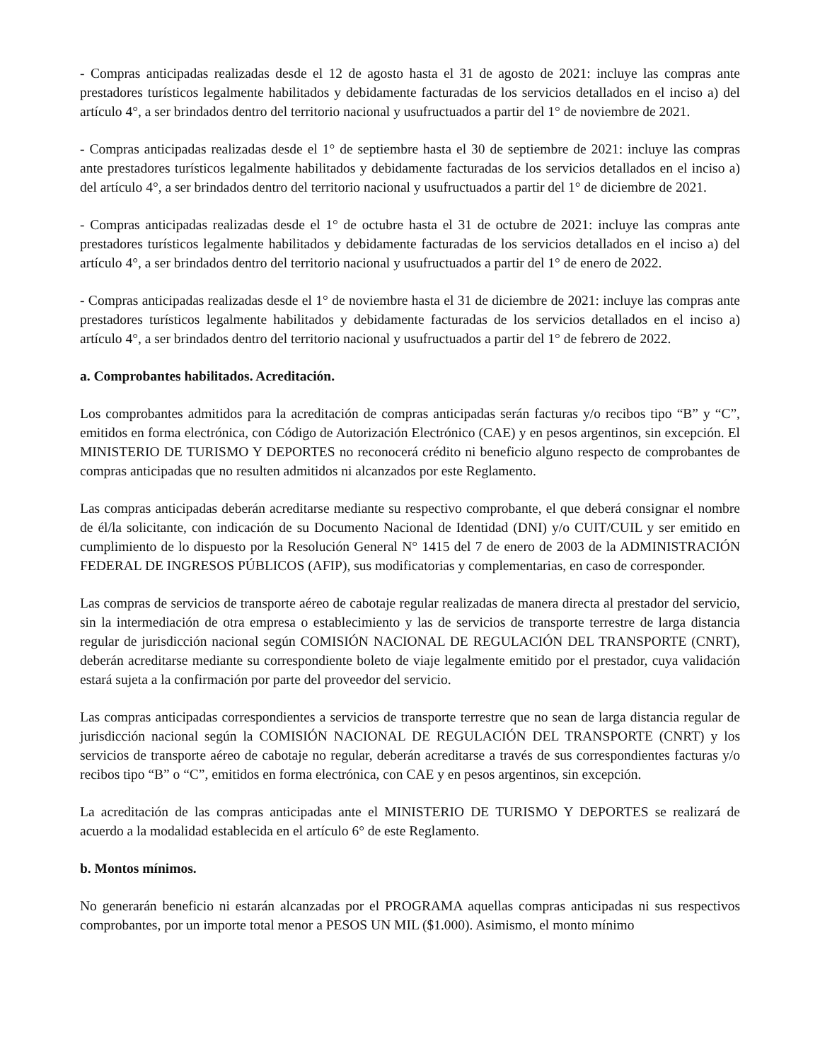- Compras anticipadas realizadas desde el 12 de agosto hasta el 31 de agosto de 2021: incluye las compras ante prestadores turísticos legalmente habilitados y debidamente facturadas de los servicios detallados en el inciso a) del artículo 4°, a ser brindados dentro del territorio nacional y usufructuados a partir del 1° de noviembre de 2021.
- Compras anticipadas realizadas desde el 1° de septiembre hasta el 30 de septiembre de 2021: incluye las compras ante prestadores turísticos legalmente habilitados y debidamente facturadas de los servicios detallados en el inciso a) del artículo 4°, a ser brindados dentro del territorio nacional y usufructuados a partir del 1° de diciembre de 2021.
- Compras anticipadas realizadas desde el 1° de octubre hasta el 31 de octubre de 2021: incluye las compras ante prestadores turísticos legalmente habilitados y debidamente facturadas de los servicios detallados en el inciso a) del artículo 4°, a ser brindados dentro del territorio nacional y usufructuados a partir del 1° de enero de 2022.
- Compras anticipadas realizadas desde el 1° de noviembre hasta el 31 de diciembre de 2021: incluye las compras ante prestadores turísticos legalmente habilitados y debidamente facturadas de los servicios detallados en el inciso a) artículo 4°, a ser brindados dentro del territorio nacional y usufructuados a partir del 1° de febrero de 2022.
a. Comprobantes habilitados. Acreditación.
Los comprobantes admitidos para la acreditación de compras anticipadas serán facturas y/o recibos tipo “B” y “C”, emitidos en forma electrónica, con Código de Autorización Electrónico (CAE) y en pesos argentinos, sin excepción. El MINISTERIO DE TURISMO Y DEPORTES no reconocerá crédito ni beneficio alguno respecto de comprobantes de compras anticipadas que no resulten admitidos ni alcanzados por este Reglamento.
Las compras anticipadas deberán acreditarse mediante su respectivo comprobante, el que deberá consignar el nombre de él/la solicitante, con indicación de su Documento Nacional de Identidad (DNI) y/o CUIT/CUIL y ser emitido en cumplimiento de lo dispuesto por la Resolución General N° 1415 del 7 de enero de 2003 de la ADMINISTRACIÓN FEDERAL DE INGRESOS PÚBLICOS (AFIP), sus modificatorias y complementarias, en caso de corresponder.
Las compras de servicios de transporte aéreo de cabotaje regular realizadas de manera directa al prestador del servicio, sin la intermediación de otra empresa o establecimiento y las de servicios de transporte terrestre de larga distancia regular de jurisdicción nacional según COMISIÓN NACIONAL DE REGULACIÓN DEL TRANSPORTE (CNRT), deberán acreditarse mediante su correspondiente boleto de viaje legalmente emitido por el prestador, cuya validación estará sujeta a la confirmación por parte del proveedor del servicio.
Las compras anticipadas correspondientes a servicios de transporte terrestre que no sean de larga distancia regular de jurisdicción nacional según la COMISIÓN NACIONAL DE REGULACIÓN DEL TRANSPORTE (CNRT) y los servicios de transporte aéreo de cabotaje no regular, deberán acreditarse a través de sus correspondientes facturas y/o recibos tipo “B” o “C”, emitidos en forma electrónica, con CAE y en pesos argentinos, sin excepción.
La acreditación de las compras anticipadas ante el MINISTERIO DE TURISMO Y DEPORTES se realizará de acuerdo a la modalidad establecida en el artículo 6° de este Reglamento.
b. Montos mínimos.
No generarán beneficio ni estarán alcanzadas por el PROGRAMA aquellas compras anticipadas ni sus respectivos comprobantes, por un importe total menor a PESOS UN MIL ($1.000). Asimismo, el monto mínimo